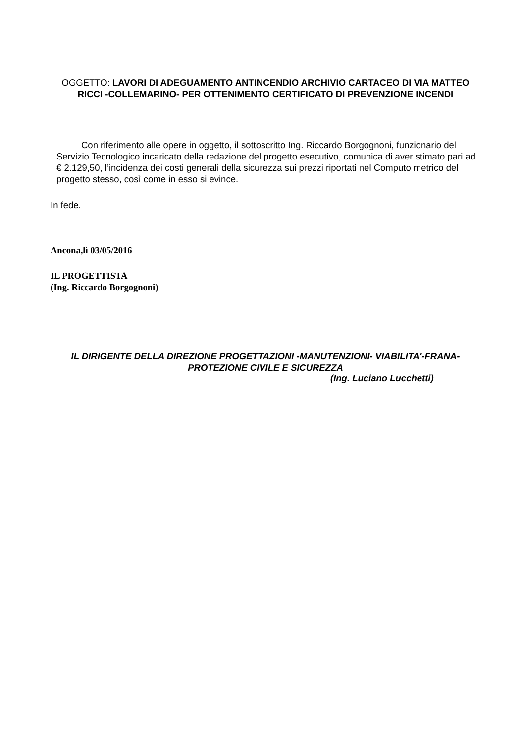OGGETTO: LAVORI DI ADEGUAMENTO ANTINCENDIO ARCHIVIO CARTACEO DI VIA MATTEO RICCI -COLLEMARINO- PER OTTENIMENTO CERTIFICATO DI PREVENZIONE INCENDI
Con riferimento alle opere in oggetto, il sottoscritto Ing. Riccardo Borgognoni, funzionario del Servizio Tecnologico incaricato della redazione del progetto esecutivo, comunica di aver stimato pari ad € 2.129,50, l’incidenza dei costi generali della sicurezza sui prezzi riportati nel Computo metrico del progetto stesso, così come in esso si evince.
In fede.
Ancona,lì 03/05/2016
IL PROGETTISTA
(Ing. Riccardo Borgognoni)
IL DIRIGENTE DELLA DIREZIONE PROGETTAZIONI -MANUTENZIONI- VIABILITA'-FRANA-PROTEZIONE CIVILE E SICUREZZA
(Ing. Luciano Lucchetti)